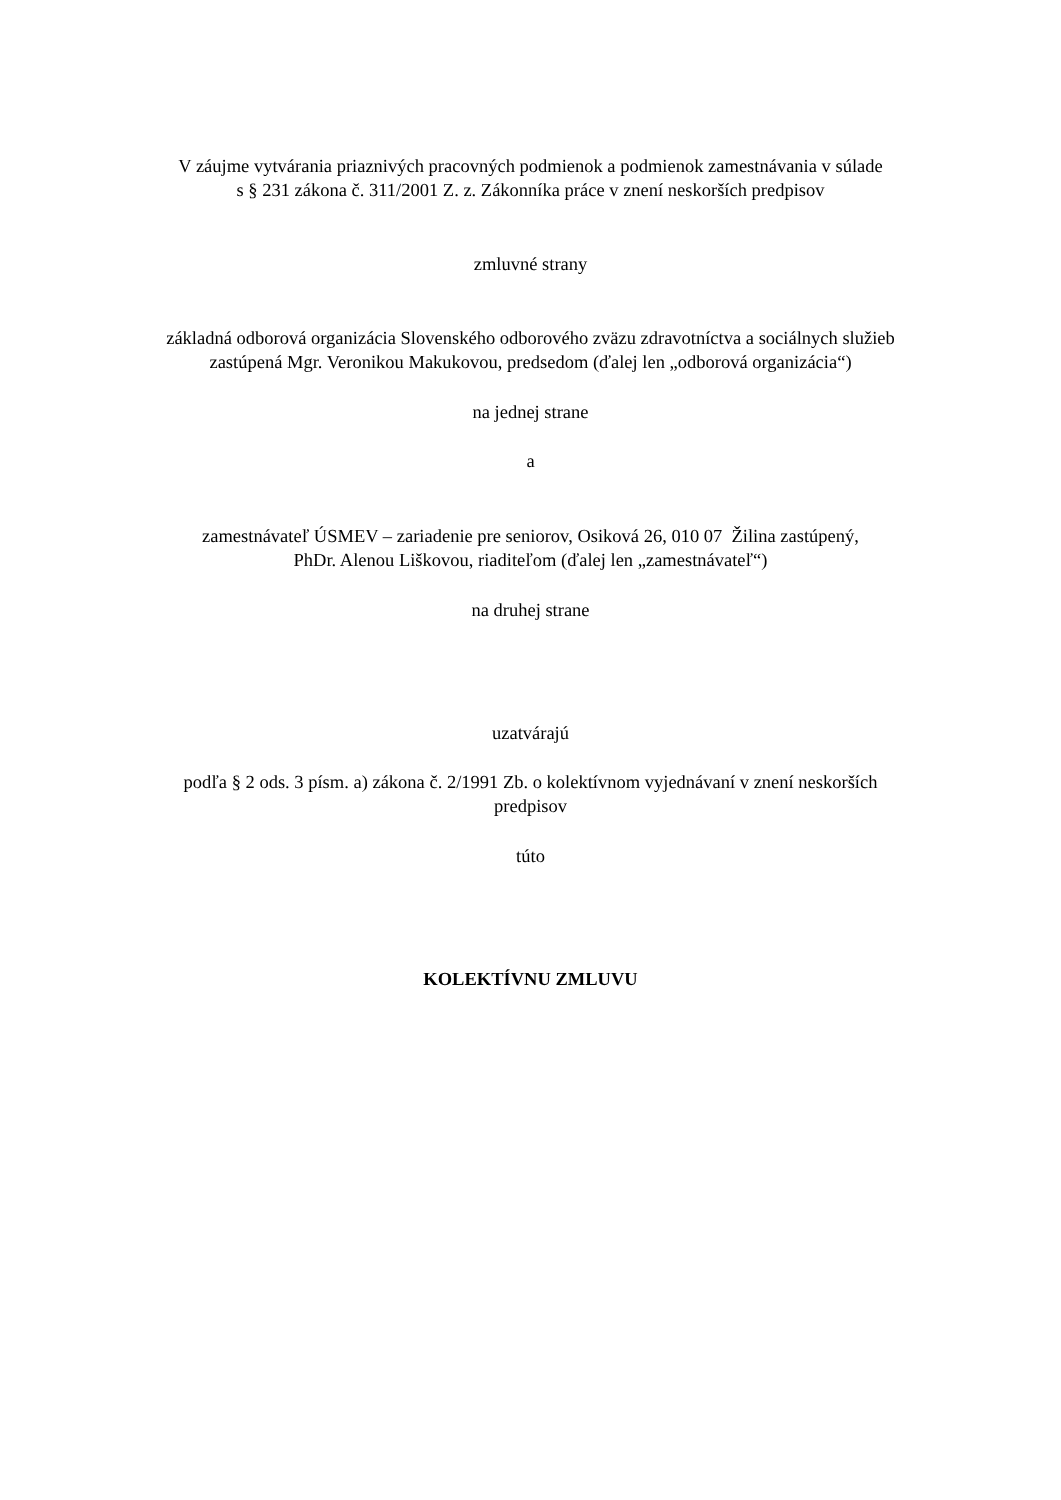V záujme vytvárania priaznivých pracovných podmienok a podmienok zamestnávania v súlade
s § 231 zákona č. 311/2001 Z. z. Zákonníka práce v znení neskorších predpisov
zmluvné strany
základná odborová organizácia Slovenského odborového zväzu zdravotníctva a sociálnych služieb
zastúpená Mgr. Veronikou Makukovou, predsedom (ďalej len „odborová organizácia“)
na jednej strane
a
zamestnávateľ ÚSMEV – zariadenie pre seniorov, Osiková 26, 010 07 Žilina zastúpený,
PhDr. Alenou Liškovou, riaditeľom (ďalej len „zamestnávateľ“)
na druhej strane
uzatvárajú
podľa § 2 ods. 3 písm. a) zákona č. 2/1991 Zb. o kolektívnom vyjednávaní v znení neskorších
predpisov
túto
KOLEKTÍVNU ZMLUVU